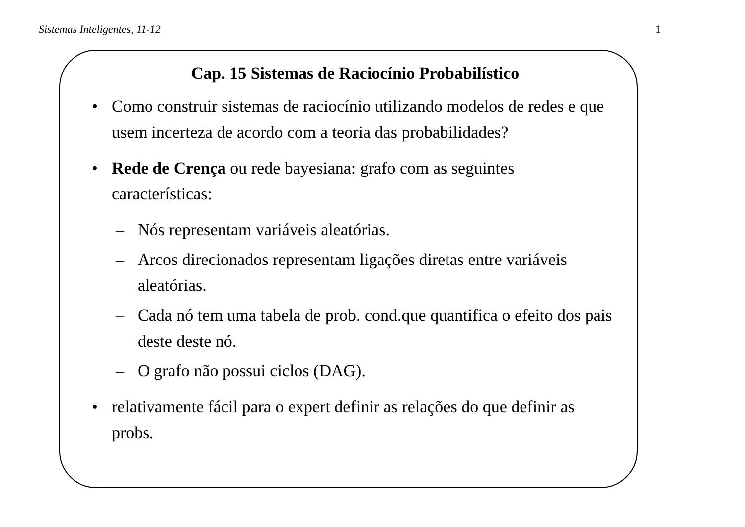Sistemas Inteligentes, 11-12 1
Cap. 15 Sistemas de Raciocínio Probabilístico
• Como construir sistemas de raciocínio utilizando modelos de redes e que usem incerteza de acordo com a teoria das probabilidades?
• Rede de Crença ou rede bayesiana: grafo com as seguintes características:
– Nós representam variáveis aleatórias.
– Arcos direcionados representam ligações diretas entre variáveis aleatórias.
– Cada nó tem uma tabela de prob. cond.que quantifica o efeito dos pais deste deste nó.
– O grafo não possui ciclos (DAG).
• relativamente fácil para o expert definir as relações do que definir as probs.